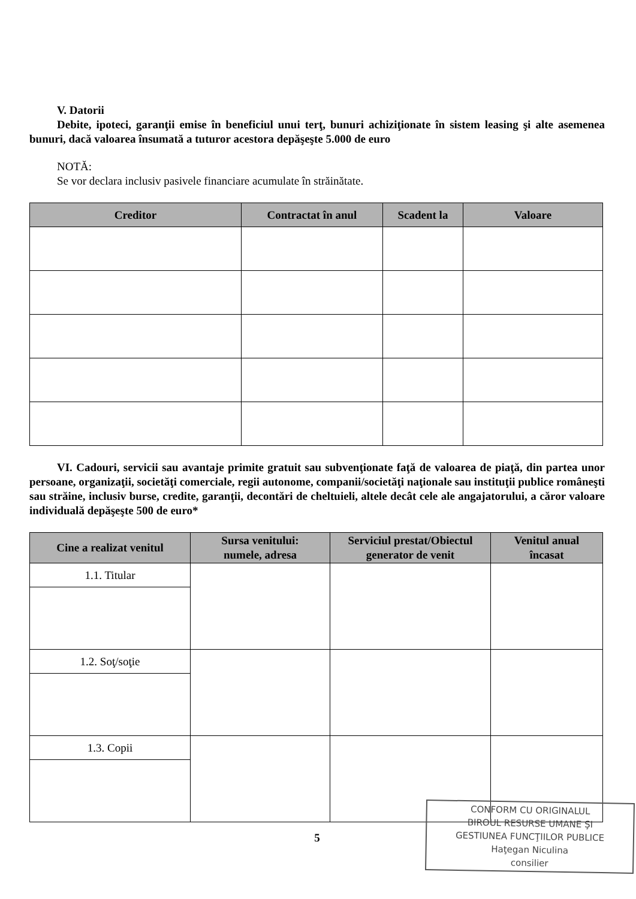V. Datorii
Debite, ipoteci, garanţii emise în beneficiul unui terţ, bunuri achiziţionate în sistem leasing şi alte asemenea bunuri, dacă valoarea însumată a tuturor acestora depăşeşte 5.000 de euro
NOTĂ:
Se vor declara inclusiv pasivele financiare acumulate în străinătate.
| Creditor | Contractat în anul | Scadent la | Valoare |
| --- | --- | --- | --- |
VI. Cadouri, servicii sau avantaje primite gratuit sau subvenţionate faţă de valoarea de piaţă, din partea unor persoane, organizaţii, societăţi comerciale, regii autonome, companii/societăţi naţionale sau instituţii publice româneşti sau străine, inclusiv burse, credite, garanţii, decontări de cheltuieli, altele decât cele ale angajatorului, a căror valoare individuală depăşeşte 500 de euro*
| Cine a realizat venitul | Sursa venitului: numele, adresa | Serviciul prestat/Obiectul generator de venit | Venitul anual încasat |
| --- | --- | --- | --- |
| 1.1. Titular | | | |
| 1.2. Soţ/soţie | | | |
| 1.3. Copii | | | |
5
CONFORM CU ORIGINALUL
BIROUL RESURSE UMANE ŞI
GESTIUNEA FUNCŢIILOR PUBLICE
Haţegan Niculina
consilier